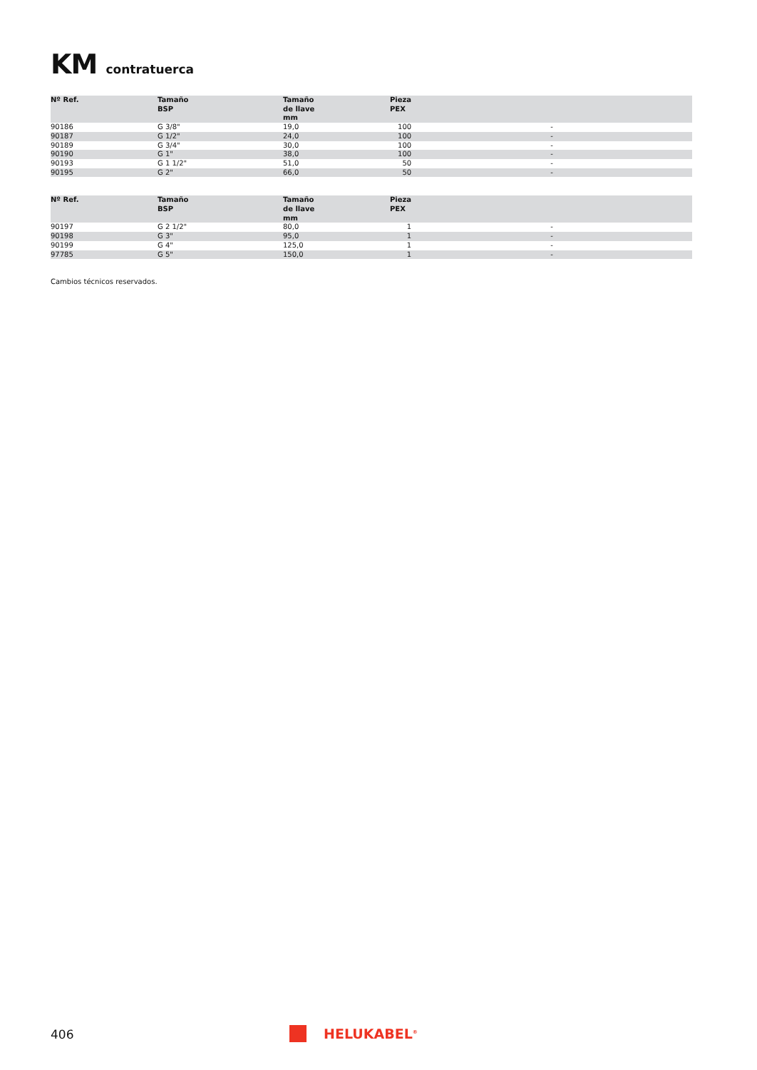KM contratuerca
| Nº Ref. | Tamaño BSP | Tamaño de llave mm | Pieza PEX | |
| --- | --- | --- | --- | --- |
| 90186 | G 3/8" | 19,0 | 100 | - |
| 90187 | G 1/2" | 24,0 | 100 | - |
| 90189 | G 3/4" | 30,0 | 100 | - |
| 90190 | G 1" | 38,0 | 100 | - |
| 90193 | G 1 1/2" | 51,0 | 50 | - |
| 90195 | G 2" | 66,0 | 50 | - |
| Nº Ref. | Tamaño BSP | Tamaño de llave mm | Pieza PEX | |
| --- | --- | --- | --- | --- |
| 90197 | G 2 1/2" | 80,0 | 1 | - |
| 90198 | G 3" | 95,0 | 1 | - |
| 90199 | G 4" | 125,0 | 1 | - |
| 97785 | G 5" | 150,0 | 1 | - |
Cambios técnicos reservados.
406 HELUKABEL<sup>®</sup>